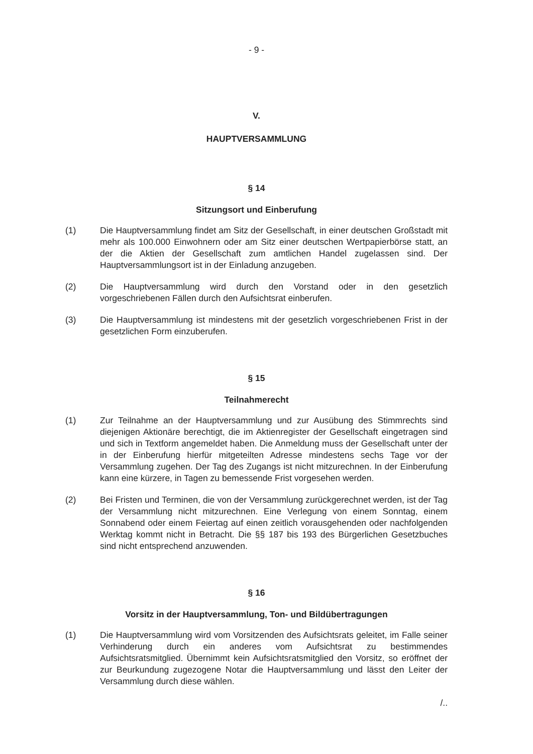- 9 -
V.
HAUPTVERSAMMLUNG
§ 14
Sitzungsort und Einberufung
(1) Die Hauptversammlung findet am Sitz der Gesellschaft, in einer deutschen Großstadt mit mehr als 100.000 Einwohnern oder am Sitz einer deutschen Wertpapierbörse statt, an der die Aktien der Gesellschaft zum amtlichen Handel zugelassen sind. Der Hauptversammlungsort ist in der Einladung anzugeben.
(2) Die Hauptversammlung wird durch den Vorstand oder in den gesetzlich vorgeschriebenen Fällen durch den Aufsichtsrat einberufen.
(3) Die Hauptversammlung ist mindestens mit der gesetzlich vorgeschriebenen Frist in der gesetzlichen Form einzuberufen.
§ 15
Teilnahmerecht
(1) Zur Teilnahme an der Hauptversammlung und zur Ausübung des Stimmrechts sind diejenigen Aktionäre berechtigt, die im Aktienregister der Gesellschaft eingetragen sind und sich in Textform angemeldet haben. Die Anmeldung muss der Gesellschaft unter der in der Einberufung hierfür mitgeteilten Adresse mindestens sechs Tage vor der Versammlung zugehen. Der Tag des Zugangs ist nicht mitzurechnen. In der Einberufung kann eine kürzere, in Tagen zu bemessende Frist vorgesehen werden.
(2) Bei Fristen und Terminen, die von der Versammlung zurückgerechnet werden, ist der Tag der Versammlung nicht mitzurechnen. Eine Verlegung von einem Sonntag, einem Sonnabend oder einem Feiertag auf einen zeitlich vorausgehenden oder nachfolgenden Werktag kommt nicht in Betracht. Die §§ 187 bis 193 des Bürgerlichen Gesetzbuches sind nicht entsprechend anzuwenden.
§ 16
Vorsitz in der Hauptversammlung, Ton- und Bildübertragungen
(1) Die Hauptversammlung wird vom Vorsitzenden des Aufsichtsrats geleitet, im Falle seiner Verhinderung durch ein anderes vom Aufsichtsrat zu bestimmendes Aufsichtsratsmitglied. Übernimmt kein Aufsichtsratsmitglied den Vorsitz, so eröffnet der zur Beurkundung zugezogene Notar die Hauptversammlung und lässt den Leiter der Versammlung durch diese wählen.
/..